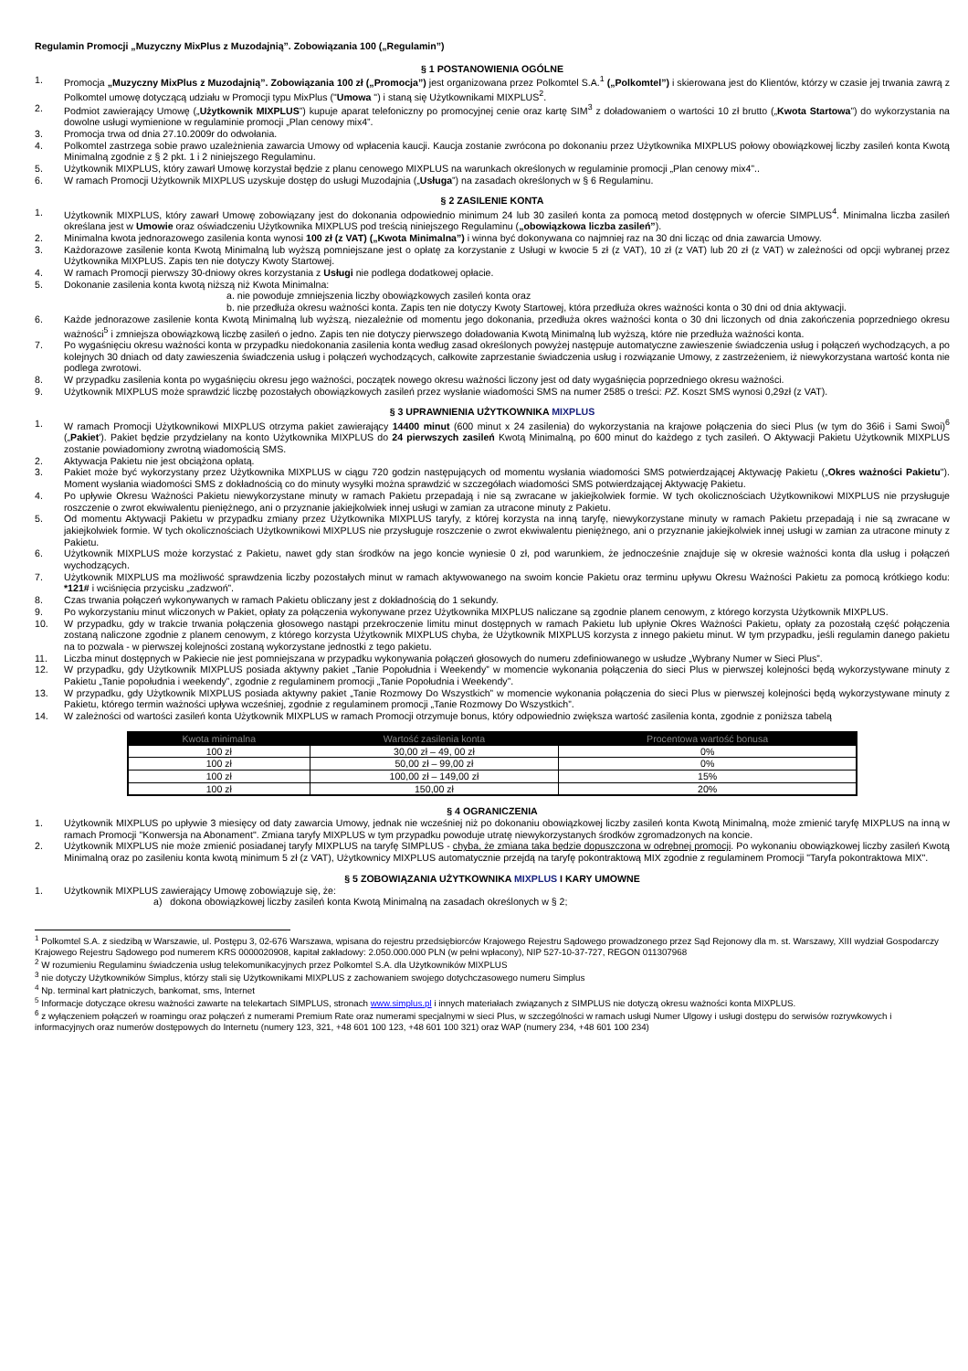Regulamin Promocji „Muzyczny MixPlus z Muzodajnią”. Zobowiązania 100 („Regulamin”)
§ 1 POSTANOWIENIA OGÓLNE
1. Promocja „Muzyczny MixPlus z Muzodajnią”. Zobowiązania 100 zł („Promocja”) jest organizowana przez Polkomtel S.A.<sup>1</sup> („Polkomtel”) i skierowana jest do Klientów, którzy w czasie jej trwania zawrą z Polkomtel umowę dotyczącą udziału w Promocji typu MixPlus ("Umowa ") i staną się Użytkownikami MIXPLUS<sup>2</sup>.
2. Podmiot zawierający Umowę („Użytkownik MIXPLUS”) kupuje aparat telefoniczny po promocyjnej cenie oraz kartę SIM<sup>3</sup> z doładowaniem o wartości 10 zł brutto („Kwota Startowa”) do wykorzystania na dowolne usługi wymienione w regulaminie promocji „Plan cenowy mix4”.
3. Promocja trwa od dnia 27.10.2009r do odwołania.
4. Polkomtel zastrzega sobie prawo uzależnienia zawarcia Umowy od wpłacenia kaucji. Kaucja zostanie zwrócona po dokonaniu przez Użytkownika MIXPLUS połowy obowiązkowej liczby zasileń konta Kwotą Minimalną zgodnie z § 2 pkt. 1 i 2 niniejszego Regulaminu.
5. Użytkownik MIXPLUS, który zawarł Umowę korzystał będzie z planu cenowego MIXPLUS na warunkach określonych w regulaminie promocji „Plan cenowy mix4”..
6. W ramach Promocji Użytkownik MIXPLUS uzyskuje dostęp do usługi Muzodajnia („Usługa”) na zasadach określonych w § 6 Regulaminu.
§ 2 ZASILENIE KONTA
1. Użytkownik MIXPLUS, który zawarł Umowę zobowiązany jest do dokonania odpowiednio minimum 24 lub 30 zasileń konta za pomocą metod dostępnych w ofercie SIMPLUS<sup>4</sup>. Minimalna liczba zasileń określana jest w Umowie oraz oświadczeniu Użytkownika MIXPLUS pod treścią niniejszego Regulaminu („obowiązkowa liczba zasileń”).
2. Minimalna kwota jednorazowego zasilenia konta wynosi 100 zł (z VAT) („Kwota Minimalna”) i winna być dokonywana co najmniej raz na 30 dni licząc od dnia zawarcia Umowy.
3. Każdorazowe zasilenie konta Kwotą Minimalną lub wyższą pomniejszane jest o opłatę za korzystanie z Usługi w kwocie 5 zł (z VAT), 10 zł (z VAT) lub 20 zł (z VAT) w zależności od opcji wybranej przez Użytkownika MIXPLUS. Zapis ten nie dotyczy Kwoty Startowej.
4. W ramach Promocji pierwszy 30-dniowy okres korzystania z Usługi nie podlega dodatkowej opłacie.
5. Dokonanie zasilenia konta kwotą niższą niż Kwota Minimalna:
a. nie powoduje zmniejszenia liczby obowiązkowych zasileń konta oraz
b. nie przedłuża okresu ważności konta. Zapis ten nie dotyczy Kwoty Startowej, która przedłuża okres ważności konta o 30 dni od dnia aktywacji.
6. Każde jednorazowe zasilenie konta Kwotą Minimalną lub wyższą, niezależnie od momentu jego dokonania, przedłuża okres ważności konta o 30 dni liczonych od dnia zakończenia poprzedniego okresu ważności<sup>5</sup> i zmniejsza obowiązkową liczbę zasileń o jedno. Zapis ten nie dotyczy pierwszego doładowania Kwotą Minimalną lub wyższą, które nie przedłuża ważności konta.
7. Po wygaśnięciu okresu ważności konta w przypadku niedokonania zasilenia konta według zasad określonych powyżej następuje automatyczne zawieszenie świadczenia usług i połączeń wychodzących, a po kolejnych 30 dniach od daty zawieszenia świadczenia usług i połączeń wychodzących, całkowite zaprzestanie świadczenia usług i rozwiązanie Umowy, z zastrzeżeniem, iż niewykorzystana wartość konta nie podlega zwrotowi.
8. W przypadku zasilenia konta po wygaśnięciu okresu jego ważności, początek nowego okresu ważności liczony jest od daty wygaśnięcia poprzedniego okresu ważności.
9. Użytkownik MIXPLUS może sprawdzić liczbę pozostałych obowiązkowych zasileń przez wysłanie wiadomości SMS na numer 2585 o treści: PZ. Koszt SMS wynosi 0,29zł (z VAT).
§ 3 UPRAWNIENIA UŻYTKOWNIKA MIXPLUS
1. W ramach Promocji Użytkownikowi MIXPLUS otrzyma pakiet zawierający 14400 minut (600 minut x 24 zasilenia) do wykorzystania na krajowe połączenia do sieci Plus (w tym do 36i6 i Sami Swoi)<sup>6</sup> („Pakiet'). Pakiet będzie przydzielany na konto Użytkownika MIXPLUS do 24 pierwszych zasileń Kwotą Minimalną, po 600 minut do każdego z tych zasileń. O Aktywacji Pakietu Użytkownik MIXPLUS zostanie powiadomiony zwrotną wiadomością SMS.
2. Aktywacja Pakietu nie jest obciążona opłatą.
3. Pakiet może być wykorzystany przez Użytkownika MIXPLUS w ciągu 720 godzin następujących od momentu wysłania wiadomości SMS potwierdzającej Aktywację Pakietu („Okres ważności Pakietu"). Moment wysłania wiadomości SMS z dokładnością co do minuty wysyłki można sprawdzić w szczegółach wiadomości SMS potwierdzającej Aktywację Pakietu.
4. Po upływie Okresu Ważności Pakietu niewykorzystane minuty w ramach Pakietu przepadają i nie są zwracane w jakiejkolwiek formie. W tych okolicznościach Użytkownikowi MIXPLUS nie przysługuje roszczenie o zwrot ekwiwalentu pieniężnego, ani o przyznanie jakiejkolwiek innej usługi w zamian za utracone minuty z Pakietu.
5. Od momentu Aktywacji Pakietu w przypadku zmiany przez Użytkownika MIXPLUS taryfy, z której korzysta na inną taryfę, niewykorzystane minuty w ramach Pakietu przepadają i nie są zwracane w jakiejkolwiek formie. W tych okolicznościach Użytkownikowi MIXPLUS nie przysługuje roszczenie o zwrot ekwiwalentu pieniężnego, ani o przyznanie jakiejkolwiek innej usługi w zamian za utracone minuty z Pakietu.
6. Użytkownik MIXPLUS może korzystać z Pakietu, nawet gdy stan środków na jego koncie wyniesie 0 zł, pod warunkiem, że jednocześnie znajduje się w okresie ważności konta dla usług i połączeń wychodzących.
7. Użytkownik MIXPLUS ma możliwość sprawdzenia liczby pozostałych minut w ramach aktywowanego na swoim koncie Pakietu oraz terminu upływu Okresu Ważności Pakietu za pomocą krótkiego kodu: *121# i wciśnięcia przycisku „zadzwoń”.
8. Czas trwania połączeń wykonywanych w ramach Pakietu obliczany jest z dokładnością do 1 sekundy.
9. Po wykorzystaniu minut wliczonych w Pakiet, opłaty za połączenia wykonywane przez Użytkownika MIXPLUS naliczane są zgodnie planem cenowym, z którego korzysta Użytkownik MIXPLUS.
10. W przypadku, gdy w trakcie trwania połączenia głosowego nastąpi przekroczenie limitu minut dostępnych w ramach Pakietu lub upłynie Okres Ważności Pakietu, opłaty za pozostałą część połączenia zostaną naliczone zgodnie z planem cenowym, z którego korzysta Użytkownik MIXPLUS chyba, że Użytkownik MIXPLUS korzysta z innego pakietu minut. W tym przypadku, jeśli regulamin danego pakietu na to pozwala - w pierwszej kolejności zostaną wykorzystane jednostki z tego pakietu.
11. Liczba minut dostępnych w Pakiecie nie jest pomniejszana w przypadku wykonywania połączeń głosowych do numeru zdefiniowanego w usłudze „Wybrany Numer w Sieci Plus”.
12. W przypadku, gdy Użytkownik MIXPLUS posiada aktywny pakiet „Tanie Popołudnia i Weekendy” w momencie wykonania połączenia do sieci Plus w pierwszej kolejności będą wykorzystywane minuty z Pakietu „Tanie popołudnia i weekendy”, zgodnie z regulaminem promocji „Tanie Popołudnia i Weekendy”.
13. W przypadku, gdy Użytkownik MIXPLUS posiada aktywny pakiet „Tanie Rozmowy Do Wszystkich” w momencie wykonania połączenia do sieci Plus w pierwszej kolejności będą wykorzystywane minuty z Pakietu, którego termin ważności upływa wcześniej, zgodnie z regulaminem promocji „Tanie Rozmowy Do Wszystkich”.
14. W zależności od wartości zasileń konta Użytkownik MIXPLUS w ramach Promocji otrzymuje bonus, który odpowiednio zwiększa wartość zasilenia konta, zgodnie z poniższa tabelą
| Kwota minimalna | Wartość zasilenia konta | Procentowa wartość bonusa |
| --- | --- | --- |
| 100 zł | 30,00 zł – 49, 00 zł | 0% |
| 100 zł | 50,00 zł – 99,00 zł | 0% |
| 100 zł | 100,00 zł – 149,00 zł | 15% |
| 100 zł | 150,00 zł | 20% |
§ 4 OGRANICZENIA
1. Użytkownik MIXPLUS po upływie 3 miesięcy od daty zawarcia Umowy, jednak nie wcześniej niż po dokonaniu obowiązkowej liczby zasileń konta Kwotą Minimalną, może zmienić taryfę MIXPLUS na inną w ramach Promocji "Konwersja na Abonament". Zmiana taryfy MIXPLUS w tym przypadku powoduje utratę niewykorzystanych środków zgromadzonych na koncie.
2. Użytkownik MIXPLUS nie może zmienić posiadanej taryfy MIXPLUS na taryfę SIMPLUS - chyba, że zmiana taka będzie dopuszczona w odrębnej promocji. Po wykonaniu obowiązkowej liczby zasileń Kwotą Minimalną oraz po zasileniu konta kwotą minimum 5 zł (z VAT), Użytkownicy MIXPLUS automatycznie przejdą na taryfę pokontraktową MIX zgodnie z regulaminem Promocji "Taryfa pokontraktowa MIX".
§ 5 ZOBOWIĄZANIA UŻYTKOWNIKA MIXPLUS I KARY UMOWNE
1. Użytkownik MIXPLUS zawierający Umowę zobowiązuje się, że:
a) dokona obowiązkowej liczby zasileń konta Kwotą Minimalną na zasadach określonych w § 2;
<sup>1</sup> Polkomtel S.A. z siedzibą w Warszawie, ul. Postępu 3, 02-676 Warszawa, wpisana do rejestru przedsiębiorców Krajowego Rejestru Sądowego prowadzonego przez Sąd Rejonowy dla m. st. Warszawy, XIII wydział Gospodarczy Krajowego Rejestru Sądowego pod numerem KRS 0000020908, kapitał zakładowy: 2.050.000.000 PLN (w pełni wpłacony), NIP 527-10-37-727, REGON 011307968
<sup>2</sup> W rozumieniu Regulaminu świadczenia usług telekomunikacyjnych przez Polkomtel S.A. dla Użytkowników MIXPLUS
<sup>3</sup> nie dotyczy Użytkowników Simplus, którzy stali się Użytkownikami MIXPLUS z zachowaniem swojego dotychczasowego numeru Simplus
<sup>4</sup> Np. terminal kart płatniczych, bankomat, sms, Internet
<sup>5</sup> Informacje dotyczące okresu ważności zawarte na telekartach SIMPLUS, stronach www.simplus.pl i innych materiałach związanych z SIMPLUS nie dotyczą okresu ważności konta MIXPLUS.
<sup>6</sup> z wyłączeniem połączeń w roamingu oraz połączeń z numerami Premium Rate oraz numerami specjalnymi w sieci Plus, w szczególności w ramach usługi Numer Ulgowy i usługi dostępu do serwisów rozrywkowych i informacyjnych oraz numerów dostępowych do Internetu (numery 123, 321, +48 601 100 123, +48 601 100 321) oraz WAP (numery 234, +48 601 100 234)